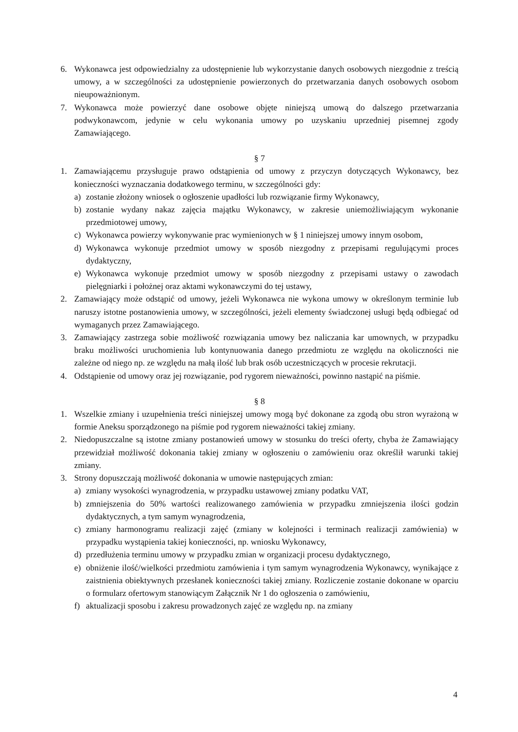6. Wykonawca jest odpowiedzialny za udostępnienie lub wykorzystanie danych osobowych niezgodnie z treścią umowy, a w szczególności za udostępnienie powierzonych do przetwarzania danych osobowych osobom nieupoważnionym.
7. Wykonawca może powierzyć dane osobowe objęte niniejszą umową do dalszego przetwarzania podwykonawcom, jedynie w celu wykonania umowy po uzyskaniu uprzedniej pisemnej zgody Zamawiającego.
§ 7
1. Zamawiającemu przysługuje prawo odstąpienia od umowy z przyczyn dotyczących Wykonawcy, bez konieczności wyznaczania dodatkowego terminu, w szczególności gdy:
a) zostanie złożony wniosek o ogłoszenie upadłości lub rozwiązanie firmy Wykonawcy,
b) zostanie wydany nakaz zajęcia majątku Wykonawcy, w zakresie uniemożliwiającym wykonanie przedmiotowej umowy,
c) Wykonawca powierzy wykonywanie prac wymienionych w § 1 niniejszej umowy innym osobom,
d) Wykonawca wykonuje przedmiot umowy w sposób niezgodny z przepisami regulującymi proces dydaktyczny,
e) Wykonawca wykonuje przedmiot umowy w sposób niezgodny z przepisami ustawy o zawodach pielęgniarki i położnej oraz aktami wykonawczymi do tej ustawy,
2. Zamawiający może odstąpić od umowy, jeżeli Wykonawca nie wykona umowy w określonym terminie lub naruszy istotne postanowienia umowy, w szczególności, jeżeli elementy świadczonej usługi będą odbiegać od wymaganych przez Zamawiającego.
3. Zamawiający zastrzega sobie możliwość rozwiązania umowy bez naliczania kar umownych, w przypadku braku możliwości uruchomienia lub kontynuowania danego przedmiotu ze względu na okoliczności nie zależne od niego np. ze względu na małą ilość lub brak osób uczestniczących w procesie rekrutacji.
4. Odstąpienie od umowy oraz jej rozwiązanie, pod rygorem nieważności, powinno nastąpić na piśmie.
§ 8
1. Wszelkie zmiany i uzupełnienia treści niniejszej umowy mogą być dokonane za zgodą obu stron wyrażoną w formie Aneksu sporządzonego na piśmie pod rygorem nieważności takiej zmiany.
2. Niedopuszczalne są istotne zmiany postanowień umowy w stosunku do treści oferty, chyba że Zamawiający przewidział możliwość dokonania takiej zmiany w ogłoszeniu o zamówieniu oraz określił warunki takiej zmiany.
3. Strony dopuszczają możliwość dokonania w umowie następujących zmian:
a) zmiany wysokości wynagrodzenia, w przypadku ustawowej zmiany podatku VAT,
b) zmniejszenia do 50% wartości realizowanego zamówienia w przypadku zmniejszenia ilości godzin dydaktycznych, a tym samym wynagrodzenia,
c) zmiany harmonogramu realizacji zajęć (zmiany w kolejności i terminach realizacji zamówienia) w przypadku wystąpienia takiej konieczności, np. wniosku Wykonawcy,
d) przedłużenia terminu umowy w przypadku zmian w organizacji procesu dydaktycznego,
e) obniżenie ilość/wielkości przedmiotu zamówienia i tym samym wynagrodzenia Wykonawcy, wynikające z zaistnienia obiektywnych przesłanek konieczności takiej zmiany. Rozliczenie zostanie dokonane w oparciu o formularz ofertowym stanowiącym Załącznik Nr 1 do ogłoszenia o zamówieniu,
f) aktualizacji sposobu i zakresu prowadzonych zajęć ze względu np. na zmiany
4